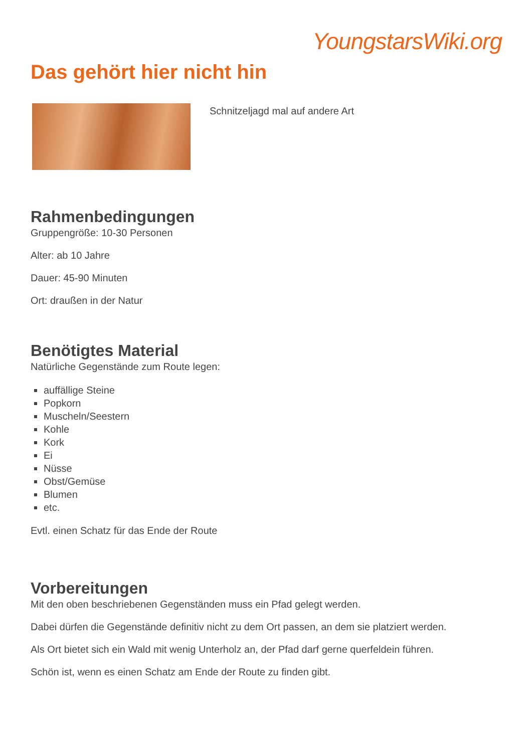YoungstarsWiki.org
Das gehört hier nicht hin
Schnitzeljagd mal auf andere Art
Rahmenbedingungen
Gruppengröße: 10-30 Personen
Alter: ab 10 Jahre
Dauer: 45-90 Minuten
Ort: draußen in der Natur
Benötigtes Material
Natürliche Gegenstände zum Route legen:
auffällige Steine
Popkorn
Muscheln/Seestern
Kohle
Kork
Ei
Nüsse
Obst/Gemüse
Blumen
etc.
Evtl. einen Schatz für das Ende der Route
Vorbereitungen
Mit den oben beschriebenen Gegenständen muss ein Pfad gelegt werden.
Dabei dürfen die Gegenstände definitiv nicht zu dem Ort passen, an dem sie platziert werden.
Als Ort bietet sich ein Wald mit wenig Unterholz an, der Pfad darf gerne querfeldein führen.
Schön ist, wenn es einen Schatz am Ende der Route zu finden gibt.